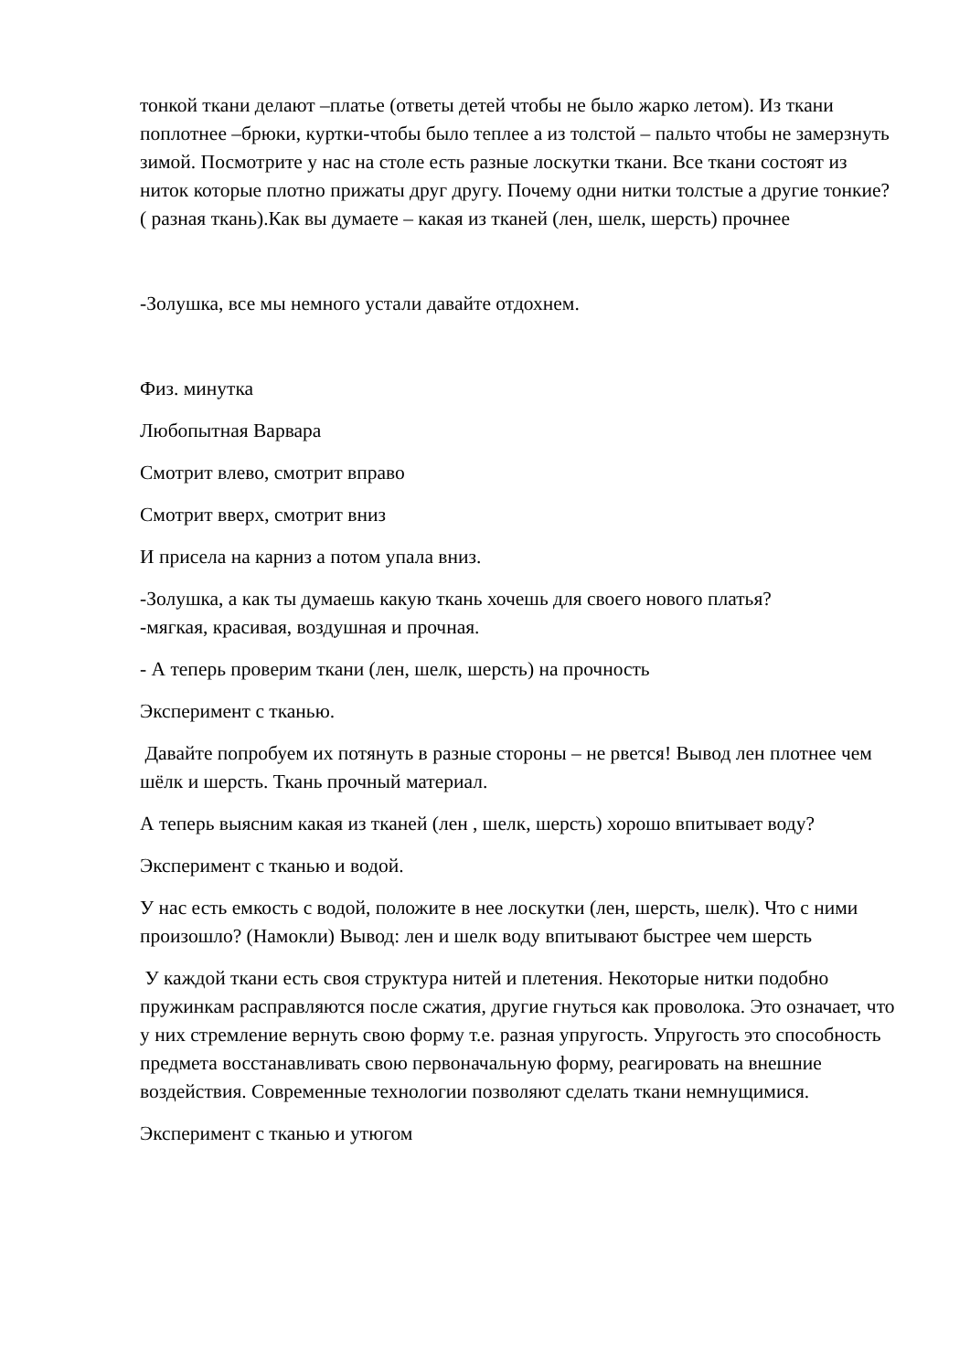тонкой ткани делают –платье (ответы детей чтобы не было жарко летом). Из ткани поплотнее –брюки, куртки-чтобы было теплее а из толстой – пальто чтобы не замерзнуть зимой. Посмотрите у нас на столе есть разные лоскутки ткани. Все ткани состоят из ниток которые плотно прижаты друг другу. Почему одни нитки толстые а другие тонкие? ( разная ткань).Как вы думаете – какая из тканей (лен, шелк, шерсть) прочнее
-Золушка, все мы немного устали давайте отдохнем.
Физ. минутка
Любопытная Варвара
Смотрит влево, смотрит вправо
Смотрит вверх, смотрит вниз
И присела на карниз а потом упала вниз.
-Золушка, а как ты думаешь какую ткань хочешь для своего нового платья?
-мягкая, красивая, воздушная и прочная.
- А теперь проверим ткани (лен, шелк, шерсть) на прочность
Эксперимент с тканью.
Давайте попробуем их потянуть в разные стороны – не рвется! Вывод лен плотнее чем шёлк и шерсть. Ткань прочный материал.
А теперь выясним какая из тканей (лен , шелк, шерсть) хорошо впитывает воду?
Эксперимент с тканью и водой.
У нас есть емкость с водой, положите в нее лоскутки (лен, шерсть, шелк). Что с ними произошло? (Намокли) Вывод: лен и шелк воду впитывают быстрее чем шерсть
У каждой ткани есть своя структура нитей и плетения. Некоторые нитки подобно пружинкам расправляются после сжатия, другие гнуться как проволока. Это означает, что у них стремление вернуть свою форму т.е. разная упругость. Упругость это способность предмета восстанавливать свою первоначальную форму, реагировать на внешние воздействия. Современные технологии позволяют сделать ткани немнущимися.
Эксперимент с тканью и утюгом